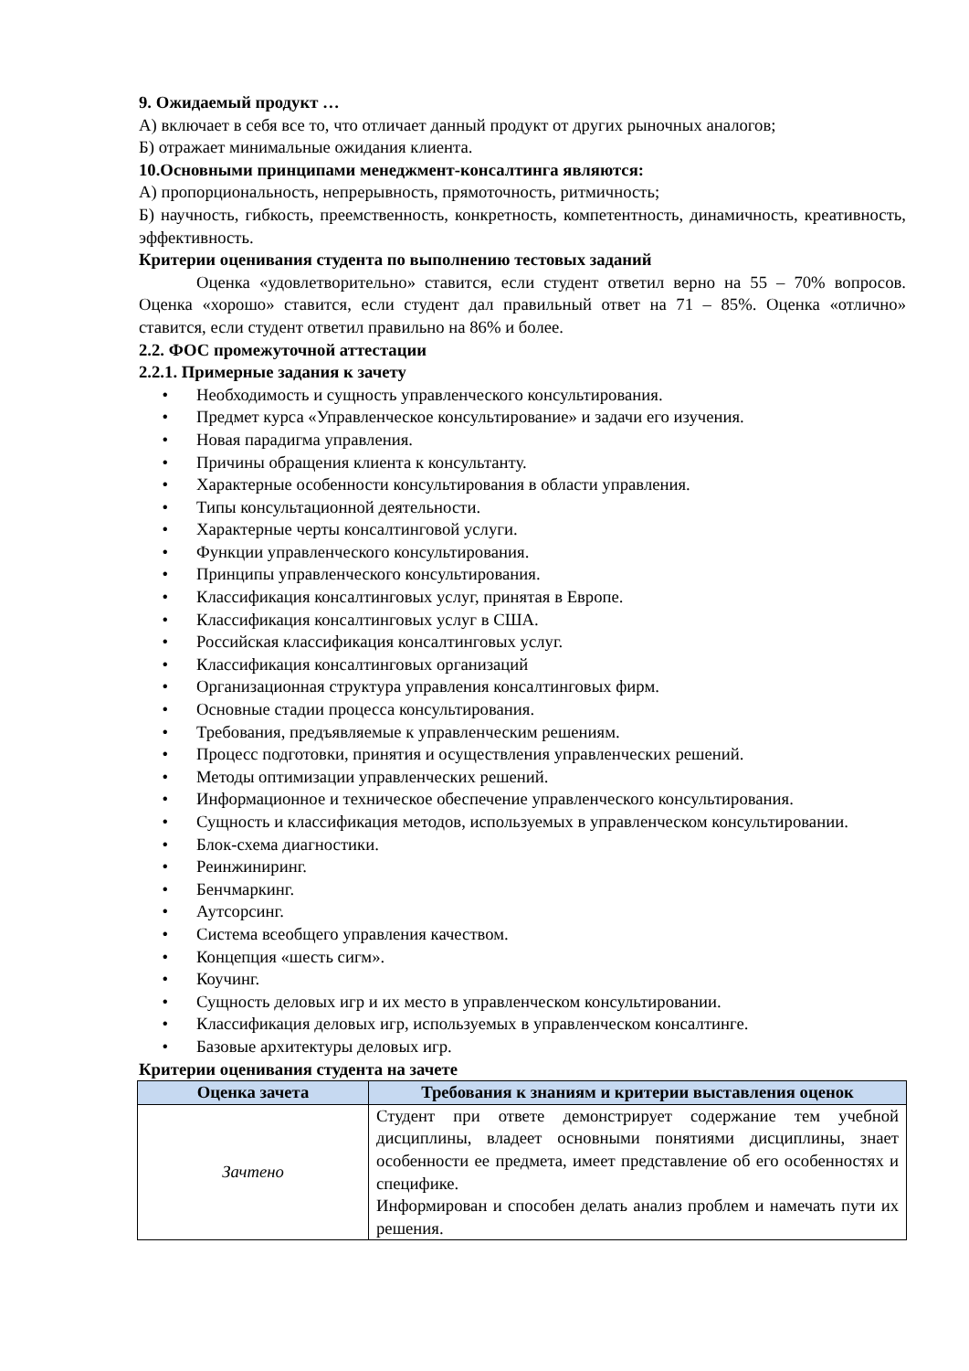9. Ожидаемый продукт …
А) включает в себя все то, что отличает данный продукт от других рыночных аналогов;
Б) отражает минимальные ожидания клиента.
10.Основными принципами менеджмент-консалтинга являются:
А) пропорциональность, непрерывность, прямоточность, ритмичность;
Б) научность, гибкость, преемственность, конкретность, компетентность, динамичность, креативность, эффективность.
Критерии оценивания студента по выполнению тестовых заданий
Оценка «удовлетворительно» ставится, если студент ответил верно на 55 – 70% вопросов. Оценка «хорошо» ставится, если студент дал правильный ответ на 71 – 85%. Оценка «отлично» ставится, если студент ответил правильно на 86% и более.
2.2. ФОС промежуточной аттестации
2.2.1. Примерные задания к зачету
• Необходимость и сущность управленческого консультирования.
• Предмет курса «Управленческое консультирование» и задачи его изучения.
• Новая парадигма управления.
• Причины обращения клиента к консультанту.
• Характерные особенности консультирования в области управления.
• Типы консультационной деятельности.
• Характерные черты консалтинговой услуги.
• Функции управленческого консультирования.
• Принципы управленческого консультирования.
• Классификация консалтинговых услуг, принятая в Европе.
• Классификация консалтинговых услуг в США.
• Российская классификация консалтинговых услуг.
• Классификация консалтинговых организаций
• Организационная структура управления консалтинговых фирм.
• Основные стадии процесса консультирования.
• Требования, предъявляемые к управленческим решениям.
• Процесс подготовки, принятия и осуществления управленческих решений.
• Методы оптимизации управленческих решений.
• Информационное и техническое обеспечение управленческого консультирования.
• Сущность и классификация методов, используемых в управленческом консультировании.
• Блок-схема диагностики.
• Реинжиниринг.
• Бенчмаркинг.
• Аутсорсинг.
• Система всеобщего управления качеством.
• Концепция «шесть сигм».
• Коучинг.
• Сущность деловых игр и их место в управленческом консультировании.
• Классификация деловых игр, используемых в управленческом консалтинге.
• Базовые архитектуры деловых игр.
Критерии оценивания студента на зачете
| Оценка зачета | Требования к знаниям и критерии выставления оценок |
| --- | --- |
| Зачтено | Студент при ответе демонстрирует содержание тем учебной дисциплины, владеет основными понятиями дисциплины, знает особенности ее предмета, имеет представление об его особенностях и специфике. Информирован и способен делать анализ проблем и намечать пути их решения. |